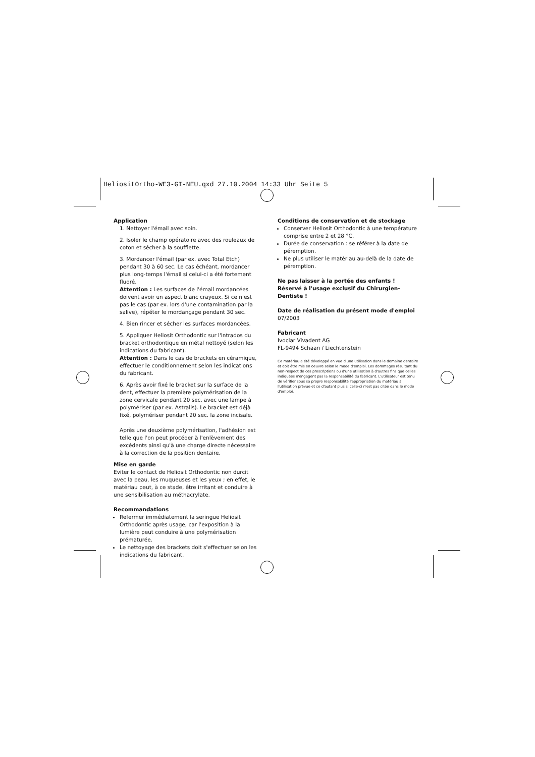HeliositOrtho-WE3-GI-NEU.qxd 27.10.2004 14:33 Uhr Seite 5
Application
1. Nettoyer l'émail avec soin.
2. Isoler le champ opératoire avec des rouleaux de coton et sécher à la soufflette.
3. Mordancer l'émail (par ex. avec Total Etch) pendant 30 à 60 sec. Le cas échéant, mordancer plus long-temps l'émail si celui-ci a été fortement fluoré.
Attention : Les surfaces de l'émail mordancées doivent avoir un aspect blanc crayeux. Si ce n'est pas le cas (par ex. lors d'une contamination par la salive), répéter le mordançage pendant 30 sec.
4. Bien rincer et sécher les surfaces mordancées.
5. Appliquer Heliosit Orthodontic sur l'intrados du bracket orthodontique en métal nettoyé (selon les indications du fabricant).
Attention : Dans le cas de brackets en céramique, effectuer le conditionnement selon les indications du fabricant.
6. Après avoir fixé le bracket sur la surface de la dent, effectuer la première polymérisation de la zone cervicale pendant 20 sec. avec une lampe à polymériser (par ex. Astralis). Le bracket est déjà fixé, polymériser pendant 20 sec. la zone incisale.
Après une deuxième polymérisation, l'adhésion est telle que l'on peut procéder à l'enlèvement des excédents ainsi qu'à une charge directe nécessaire à la correction de la position dentaire.
Mise en garde
Eviter le contact de Heliosit Orthodontic non durcit avec la peau, les muqueuses et les yeux ; en effet, le matériau peut, à ce stade, être irritant et conduire à une sensibilisation au méthacrylate.
Recommandations
Refermer immédiatement la seringue Heliosit Orthodontic après usage, car l'exposition à la lumière peut conduire à une polymérisation prématurée.
Le nettoyage des brackets doit s'effectuer selon les indications du fabricant.
Conditions de conservation et de stockage
Conserver Heliosit Orthodontic à une température comprise entre 2 et 28 °C.
Durée de conservation : se référer à la date de péremption.
Ne plus utiliser le matériau au-delà de la date de péremption.
Ne pas laisser à la portée des enfants !
Réservé à l'usage exclusif du Chirurgien-Dentiste !
Date de réalisation du présent mode d'emploi
07/2003
Fabricant
Ivoclar Vivadent AG
FL-9494 Schaan / Liechtenstein
Ce matériau a été développé en vue d'une utilisation dans le domaine dentaire et doit être mis en oeuvre selon le mode d'emploi. Les dommages résultant du non-respect de ces prescriptions ou d'une utilisation à d'autres fins que celles indiquées n'engagent pas la responsabilité du fabricant. L'utilisateur est tenu de vérifier sous sa propre responsabilité l'appropriation du matériau à l'utilisation prévue et ce d'autant plus si celle-ci n'est pas citée dans le mode d'emploi.